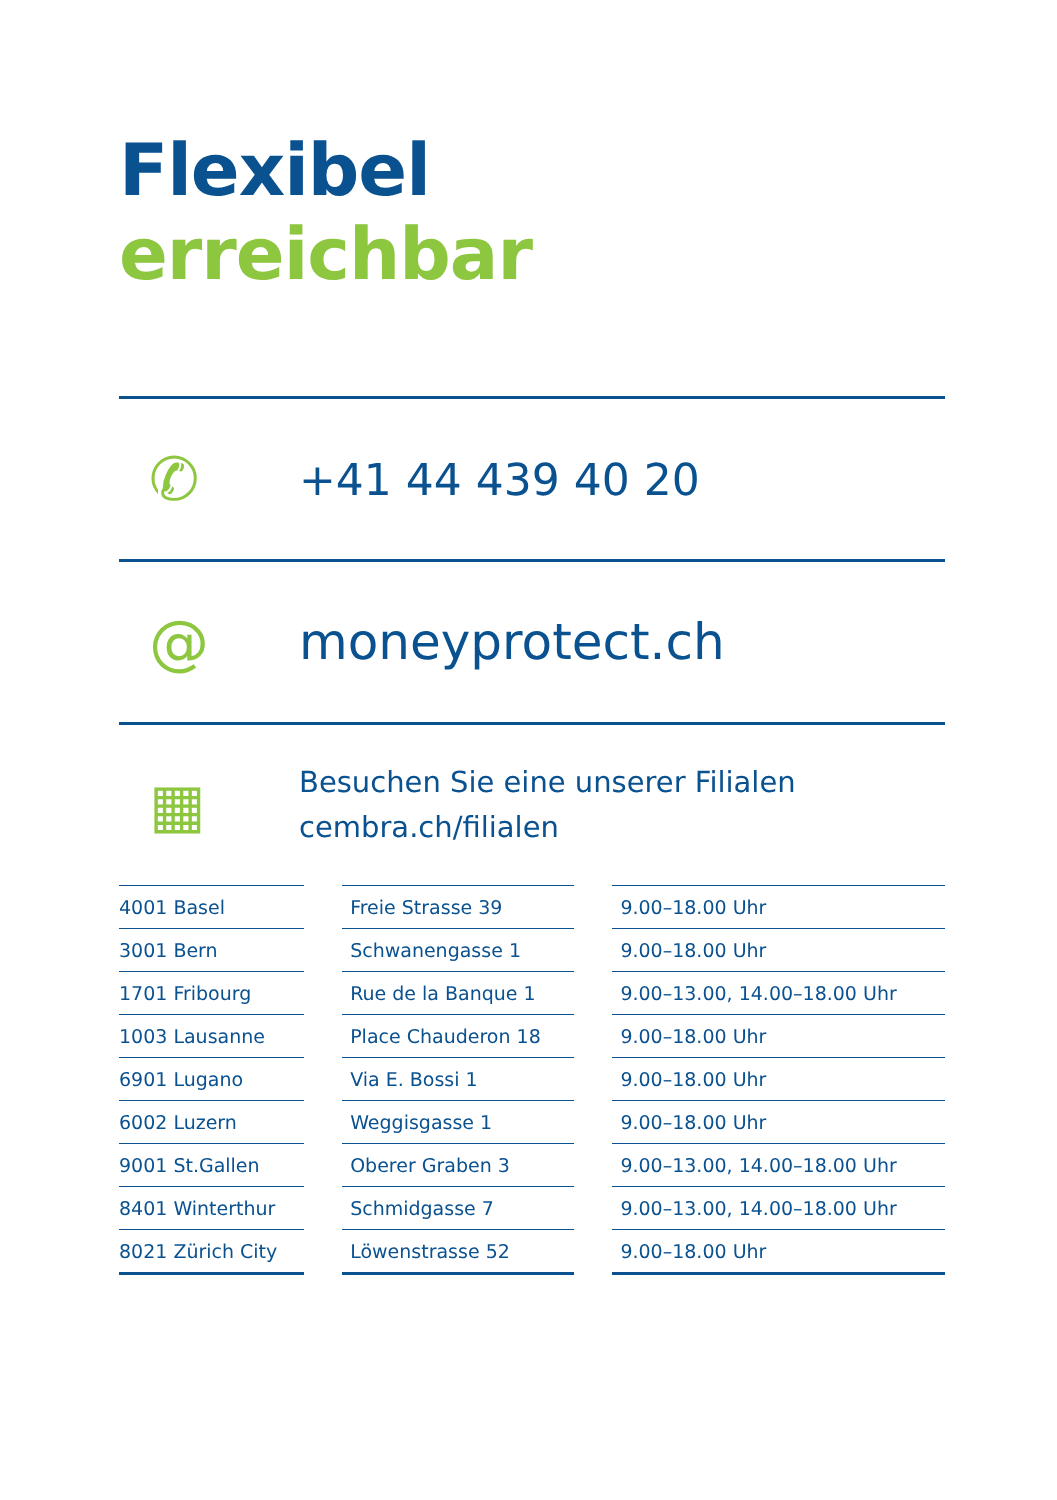Flexibel
erreichbar
✆
+41 44 439 40 20
@
moneyprotect.ch
▦
Besuchen Sie eine unserer Filialen
cembra.ch/filialen
| 4001 Basel | Freie Strasse 39 | 9.00–18.00 Uhr |
| 3001 Bern | Schwanengasse 1 | 9.00–18.00 Uhr |
| 1701 Fribourg | Rue de la Banque 1 | 9.00–13.00, 14.00–18.00 Uhr |
| 1003 Lausanne | Place Chauderon 18 | 9.00–18.00 Uhr |
| 6901 Lugano | Via E. Bossi 1 | 9.00–18.00 Uhr |
| 6002 Luzern | Weggisgasse 1 | 9.00–18.00 Uhr |
| 9001 St.Gallen | Oberer Graben 3 | 9.00–13.00, 14.00–18.00 Uhr |
| 8401 Winterthur | Schmidgasse 7 | 9.00–13.00, 14.00–18.00 Uhr |
| 8021 Zürich City | Löwenstrasse 52 | 9.00–18.00 Uhr |